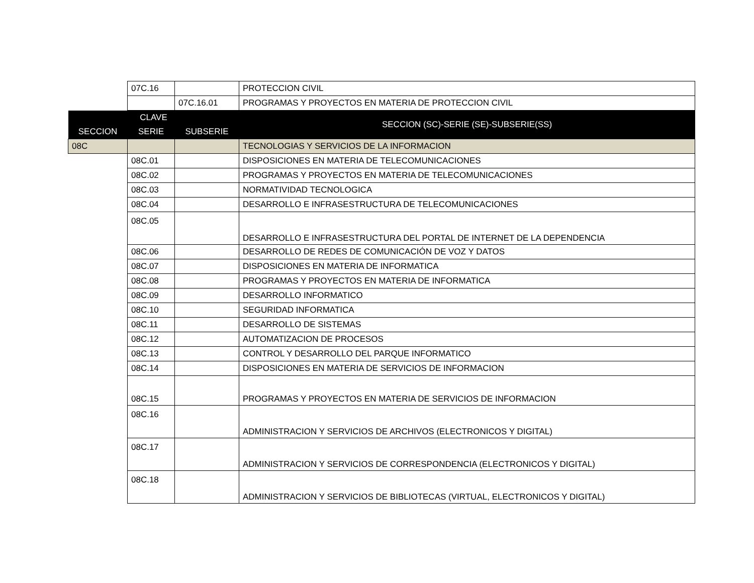| | 07C.16 | | PROTECCION CIVIL |
| | | 07C.16.01 | PROGRAMAS Y PROYECTOS EN MATERIA DE PROTECCION CIVIL |
| CLAVE | | | SECCION (SC)-SERIE (SE)-SUBSERIE(SS) |
| SECCION | SERIE | SUBSERIE | |
| 08C | | | TECNOLOGIAS Y SERVICIOS DE LA INFORMACION |
| | 08C.01 | | DISPOSICIONES EN MATERIA DE TELECOMUNICACIONES |
| | 08C.02 | | PROGRAMAS Y PROYECTOS EN MATERIA DE TELECOMUNICACIONES |
| | 08C.03 | | NORMATIVIDAD TECNOLOGICA |
| | 08C.04 | | DESARROLLO E INFRASESTRUCTURA DE TELECOMUNICACIONES |
| | 08C.05 | | DESARROLLO E INFRASESTRUCTURA DEL PORTAL DE INTERNET DE LA DEPENDENCIA |
| | 08C.06 | | DESARROLLO DE REDES DE COMUNICACIÓN DE VOZ Y DATOS |
| | 08C.07 | | DISPOSICIONES EN MATERIA DE INFORMATICA |
| | 08C.08 | | PROGRAMAS Y PROYECTOS EN MATERIA DE INFORMATICA |
| | 08C.09 | | DESARROLLO INFORMATICO |
| | 08C.10 | | SEGURIDAD INFORMATICA |
| | 08C.11 | | DESARROLLO DE SISTEMAS |
| | 08C.12 | | AUTOMATIZACION DE PROCESOS |
| | 08C.13 | | CONTROL Y DESARROLLO DEL PARQUE INFORMATICO |
| | 08C.14 | | DISPOSICIONES EN MATERIA DE SERVICIOS DE INFORMACION |
| | 08C.15 | | PROGRAMAS Y PROYECTOS EN MATERIA DE SERVICIOS DE INFORMACION |
| | 08C.16 | | ADMINISTRACION Y SERVICIOS DE ARCHIVOS (ELECTRONICOS Y DIGITAL) |
| | 08C.17 | | ADMINISTRACION Y SERVICIOS DE CORRESPONDENCIA (ELECTRONICOS Y DIGITAL) |
| | 08C.18 | | ADMINISTRACION Y SERVICIOS DE BIBLIOTECAS (VIRTUAL, ELECTRONICOS Y DIGITAL) |